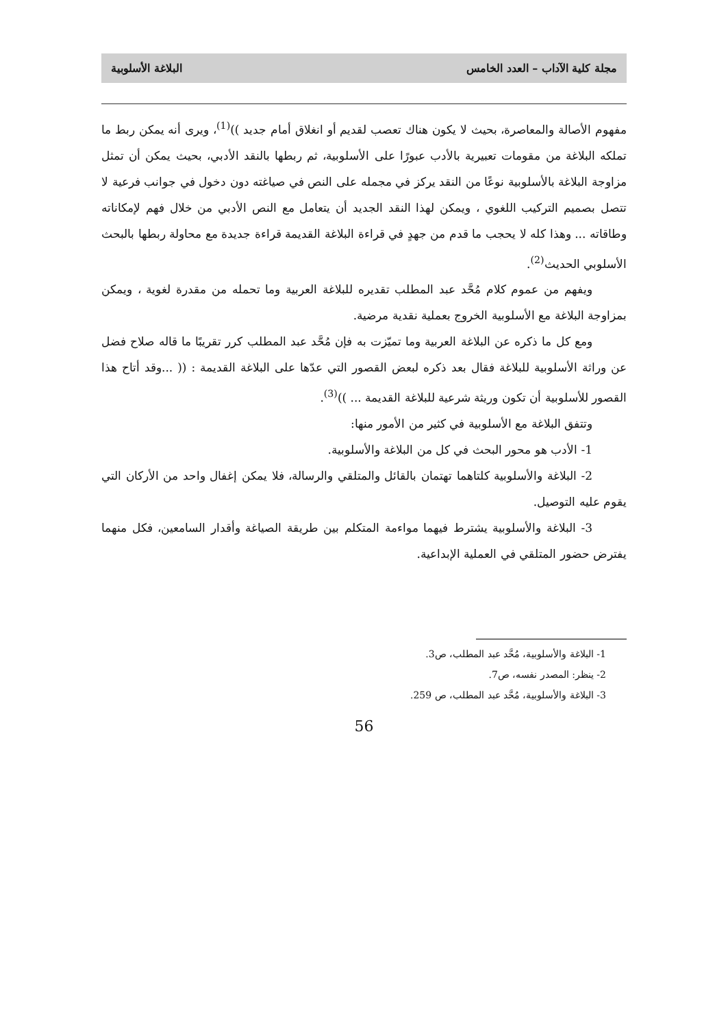مجلة كلية الآداب – العدد الخامس البلاغة الأسلوبية
مفهوم الأصالة والمعاصرة، بحيث لا يكون هناك تعصب لقديم أو انغلاق أمام جديد ))<sup>(1)</sup>، ويرى أنه يمكن ربط ما تملكه البلاغة من مقومات تعبيرية بالأدب عبورًا على الأسلوبية، ثم ربطها بالنقد الأدبي، بحيث يمكن أن تمثل مزاوجة البلاغة بالأسلوبية نوعًا من النقد يركز في مجمله على النص في صياغته دون دخول في جوانب فرعية لا تتصل بصميم التركيب اللغوي ، ويمكن لهذا النقد الجديد أن يتعامل مع النص الأدبي من خلال فهم لإمكاناته وطاقاته ... وهذا كله لا يحجب ما قدم من جهدٍ في قراءة البلاغة القديمة قراءة جديدة مع محاولة ربطها بالبحث الأسلوبي الحديث<sup>(2)</sup>.
ويفهم من عموم كلام مُحَّد عبد المطلب تقديره للبلاغة العربية وما تحمله من مقدرة لغوية ، ويمكن بمزاوجة البلاغة مع الأسلوبية الخروج بعملية نقدية مرضية.
ومع كل ما ذكره عن البلاغة العربية وما تميّزت به فإن مُحَّد عبد المطلب كرر تقريبًا ما قاله صلاح فضل عن وراثة الأسلوبية للبلاغة فقال بعد ذكره لبعض القصور التي عدّها على البلاغة القديمة : (( ...وقد أتاح هذا القصور للأسلوبية أن تكون وريثة شرعية للبلاغة القديمة ... ))<sup>(3)</sup>.
وتتفق البلاغة مع الأسلوبية في كثير من الأمور منها:
1- الأدب هو محور البحث في كل من البلاغة والأسلوبية.
2- البلاغة والأسلوبية كلتاهما تهتمان بالقائل والمتلقي والرسالة، فلا يمكن إغفال واحد من الأركان التي يقوم عليه التوصيل.
3- البلاغة والأسلوبية يشترط فيهما مواءمة المتكلم بين طريقة الصياغة وأقدار السامعين، فكل منهما يفترض حضور المتلقي في العملية الإبداعية.
1- البلاغة والأسلوبية، مُحَّد عبد المطلب، ص3.
2- ينظر: المصدر نفسه، ص7.
3- البلاغة والأسلوبية، مُحَّد عبد المطلب، ص 259.
56